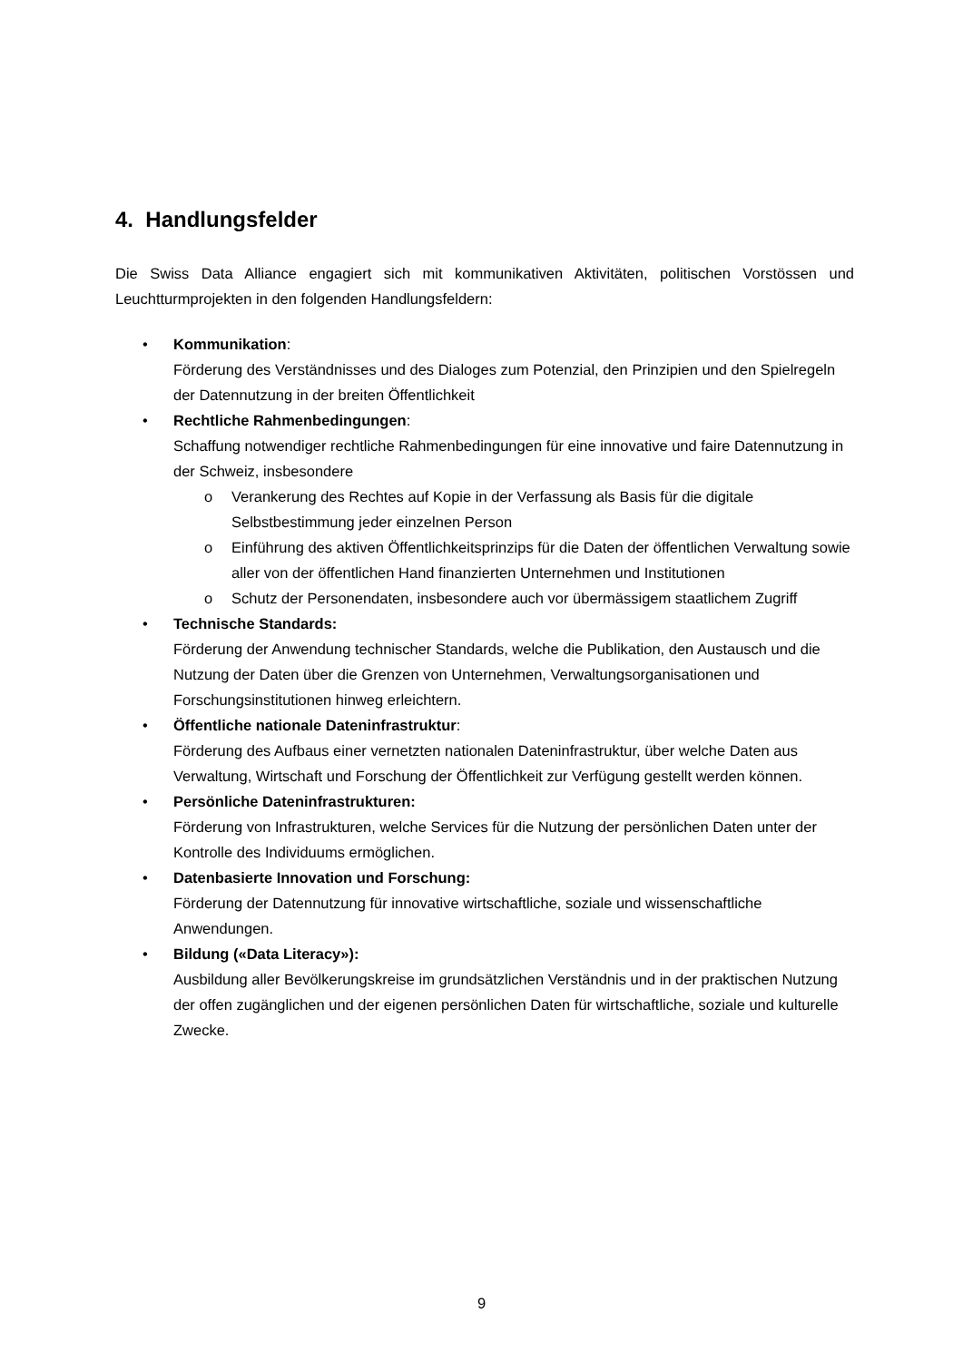4. Handlungsfelder
Die Swiss Data Alliance engagiert sich mit kommunikativen Aktivitäten, politischen Vorstössen und Leuchtturmprojekten in den folgenden Handlungsfeldern:
• Kommunikation:
Förderung des Verständnisses und des Dialoges zum Potenzial, den Prinzipien und den Spielregeln der Datennutzung in der breiten Öffentlichkeit
• Rechtliche Rahmenbedingungen:
Schaffung notwendiger rechtliche Rahmenbedingungen für eine innovative und faire Datennutzung in der Schweiz, insbesondere
o Verankerung des Rechtes auf Kopie in der Verfassung als Basis für die digitale Selbstbestimmung jeder einzelnen Person
o Einführung des aktiven Öffentlichkeitsprinzips für die Daten der öffentlichen Verwaltung sowie aller von der öffentlichen Hand finanzierten Unternehmen und Institutionen
o Schutz der Personendaten, insbesondere auch vor übermässigem staatlichem Zugriff
• Technische Standards:
Förderung der Anwendung technischer Standards, welche die Publikation, den Austausch und die Nutzung der Daten über die Grenzen von Unternehmen, Verwaltungsorganisationen und Forschungsinstitutionen hinweg erleichtern.
• Öffentliche nationale Dateninfrastruktur:
Förderung des Aufbaus einer vernetzten nationalen Dateninfrastruktur, über welche Daten aus Verwaltung, Wirtschaft und Forschung der Öffentlichkeit zur Verfügung gestellt werden können.
• Persönliche Dateninfrastrukturen:
Förderung von Infrastrukturen, welche Services für die Nutzung der persönlichen Daten unter der Kontrolle des Individuums ermöglichen.
• Datenbasierte Innovation und Forschung:
Förderung der Datennutzung für innovative wirtschaftliche, soziale und wissenschaftliche Anwendungen.
• Bildung («Data Literacy»):
Ausbildung aller Bevölkerungskreise im grundsätzlichen Verständnis und in der praktischen Nutzung der offen zugänglichen und der eigenen persönlichen Daten für wirtschaftliche, soziale und kulturelle Zwecke.
9